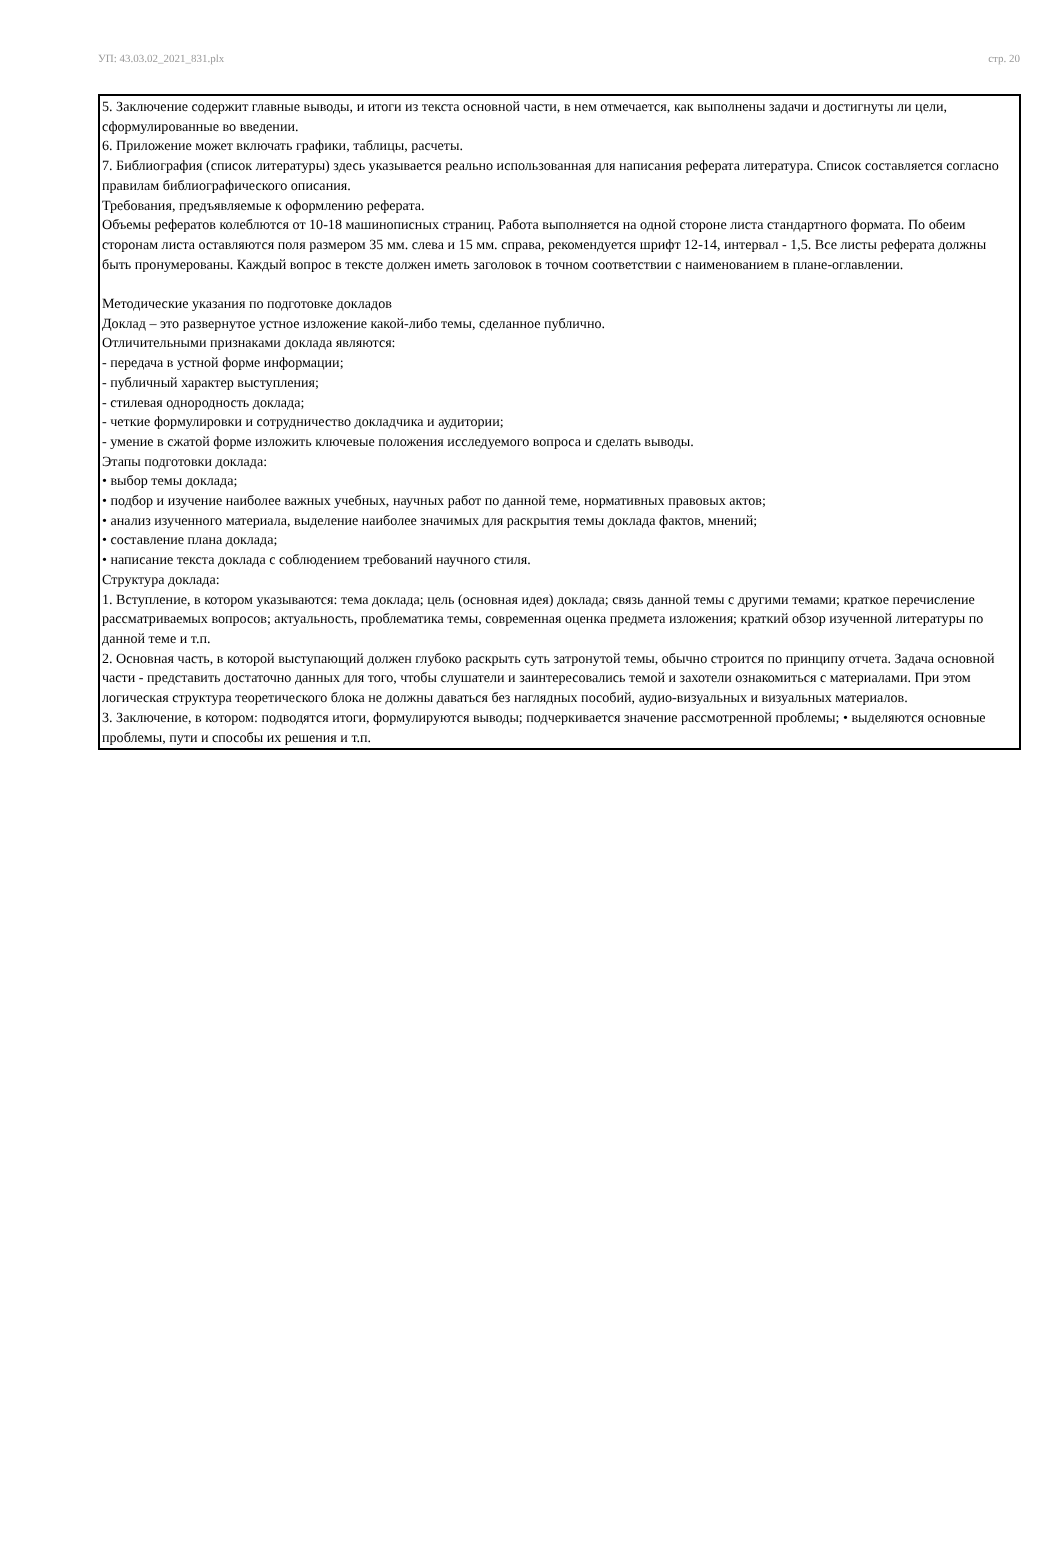УП: 43.03.02_2021_831.plx стр. 20
5. Заключение содержит главные выводы, и итоги из текста основной части, в нем отмечается, как выполнены задачи и достигнуты ли цели, сформулированные во введении.
6. Приложение может включать графики, таблицы, расчеты.
7. Библиография (список литературы) здесь указывается реально использованная для написания реферата литература. Список составляется согласно правилам библиографического описания.
Требования, предъявляемые к оформлению реферата.
Объемы рефератов колеблются от 10-18 машинописных страниц. Работа выполняется на одной стороне листа стандартного формата. По обеим сторонам листа оставляются поля размером 35 мм. слева и 15 мм. справа, рекомендуется шрифт 12-14, интервал - 1,5. Все листы реферата должны быть пронумерованы. Каждый вопрос в тексте должен иметь заголовок в точном соответствии с наименованием в плане-оглавлении.
Методические указания по подготовке докладов
Доклад – это развернутое устное изложение какой-либо темы, сделанное публично.
Отличительными признаками доклада являются:
- передача в устной форме информации;
- публичный характер выступления;
- стилевая однородность доклада;
- четкие формулировки и сотрудничество докладчика и аудитории;
- умение в сжатой форме изложить ключевые положения исследуемого вопроса и сделать выводы.
Этапы подготовки доклада:
• выбор темы доклада;
• подбор и изучение наиболее важных учебных, научных работ по данной теме, нормативных правовых актов;
• анализ изученного материала, выделение наиболее значимых для раскрытия темы доклада фактов, мнений;
• составление плана доклада;
• написание текста доклада с соблюдением требований научного стиля.
Структура доклада:
1. Вступление, в котором указываются: тема доклада; цель (основная идея) доклада; связь данной темы с другими темами; краткое перечисление рассматриваемых вопросов; актуальность, проблематика темы, современная оценка предмета изложения; краткий обзор изученной литературы по данной теме и т.п.
2. Основная часть, в которой выступающий должен глубоко раскрыть суть затронутой темы, обычно строится по принципу отчета. Задача основной части - представить достаточно данных для того, чтобы слушатели и заинтересовались темой и захотели ознакомиться с материалами. При этом логическая структура теоретического блока не должны даваться без наглядных пособий, аудио-визуальных и визуальных материалов.
3. Заключение, в котором: подводятся итоги, формулируются выводы; подчеркивается значение рассмотренной проблемы; • выделяются основные проблемы, пути и способы их решения и т.п.